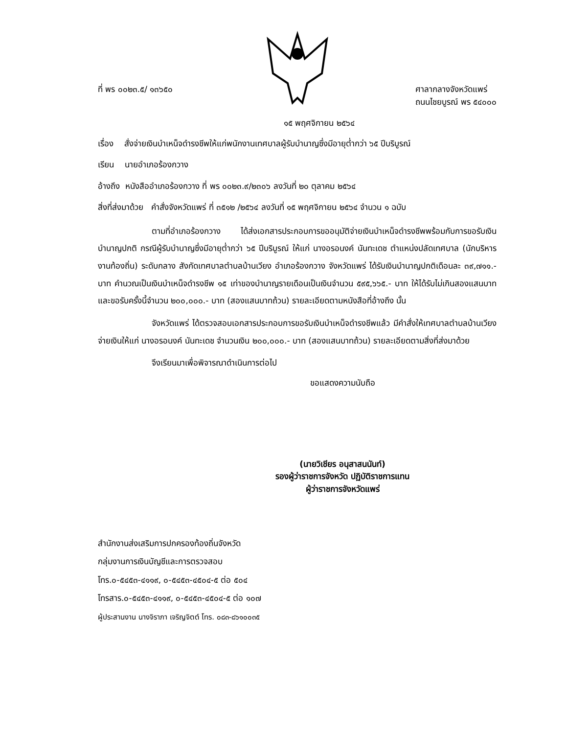ที่ พร ๐๐๒๓.๕/ ๑๓๖๕๐ ศาลากลางจังหวัดแพร่
ถนนไชยบูรณ์ พร ๕๔๐๐๐
๑๕ พฤศจิกายน ๒๕๖๔
เรื่อง สั่งจ่ายเงินบำเหน็จดำรงชีพให้แก่พนักงานเทศบาลผู้รับบำนาญซึ่งมีอายุต่ำกว่า ๖๕ ปีบริบูรณ์
เรียน นายอำเภอร้องกวาง
อ้างถึง หนังสืออำเภอร้องกวาง ที่ พร ๐๐๒๓.๙/๒๓๐๖ ลงวันที่ ๒๐ ตุลาคม ๒๕๖๔
สิ่งที่ส่งมาด้วย คำสั่งจังหวัดแพร่ ที่ ๓๕๑๒ /๒๕๖๔ ลงวันที่ ๑๕ พฤศจิกายน ๒๕๖๔ จำนวน ๑ ฉบับ
ตามที่อำเภอร้องกวาง ได้ส่งเอกสารประกอบการขออนุมัติจ่ายเงินบำเหน็จดำรงชีพพร้อมกับการขอรับเงินบำนาญปกติ กรณีผู้รับบำนาญซึ่งมีอายุต่ำกว่า ๖๕ ปีบริบูรณ์ ให้แก่ นางอรอนงค์ นันทะเดช ตำแหน่งปลัดเทศบาล (นักบริหารงานท้องถิ่น) ระดับกลาง สังกัดเทศบาลตำบลบ้านเวียง อำเภอร้องกวาง จังหวัดแพร่ ได้รับเงินบำนาญปกติเดือนละ ๓๙,๗๑๑.- บาท คำนวณเป็นเงินบำเหน็จดำรงชีพ ๑๕ เท่าของบำนาญรายเดือนเป็นเงินจำนวน ๕๙๕,๖๖๕.- บาท ให้ได้รับไม่เกินสองแสนบาท และขอรับครั้งนี้จำนวน ๒๐๐,๐๐๐.- บาท (สองแสนบาทถ้วน) รายละเอียดตามหนังสือที่อ้างถึง นั้น
จังหวัดแพร่ ได้ตรวจสอบเอกสารประกอบการขอรับเงินบำเหน็จดำรงชีพแล้ว มีคำสั่งให้เทศบาลตำบลบ้านเวียง จ่ายเงินให้แก่ นางอรอนงค์ นันทะเดช จำนวนเงิน ๒๐๐,๐๐๐.- บาท (สองแสนบาทถ้วน) รายละเอียดตามสิ่งที่ส่งมาด้วย
จึงเรียนมาเพื่อพิจารณาดำเนินการต่อไป
ขอแสดงความนับถือ
(นายวิเชียร อนุสาสนนันท์)
รองผู้ว่าราชการจังหวัด ปฏิบัติราชการแทน
ผู้ว่าราชการจังหวัดแพร่
สำนักงานส่งเสริมการปกครองท้องถิ่นจังหวัด
กลุ่มงานการเงินบัญชีและการตรวจสอบ
โทร.๐-๕๔๕๓-๔๑๑๙, ๐-๕๔๕๓-๔๕๐๔-๕ ต่อ ๕๐๔
โทรสาร.๐-๕๔๕๓-๔๑๑๙, ๐-๕๔๕๓-๔๕๐๔-๕ ต่อ ๑๐๗
ผู้ประสานงาน นางจิราภา เจริญจิตต์ โทร. ๐๘๓-๘๖๑๐๐๓๕